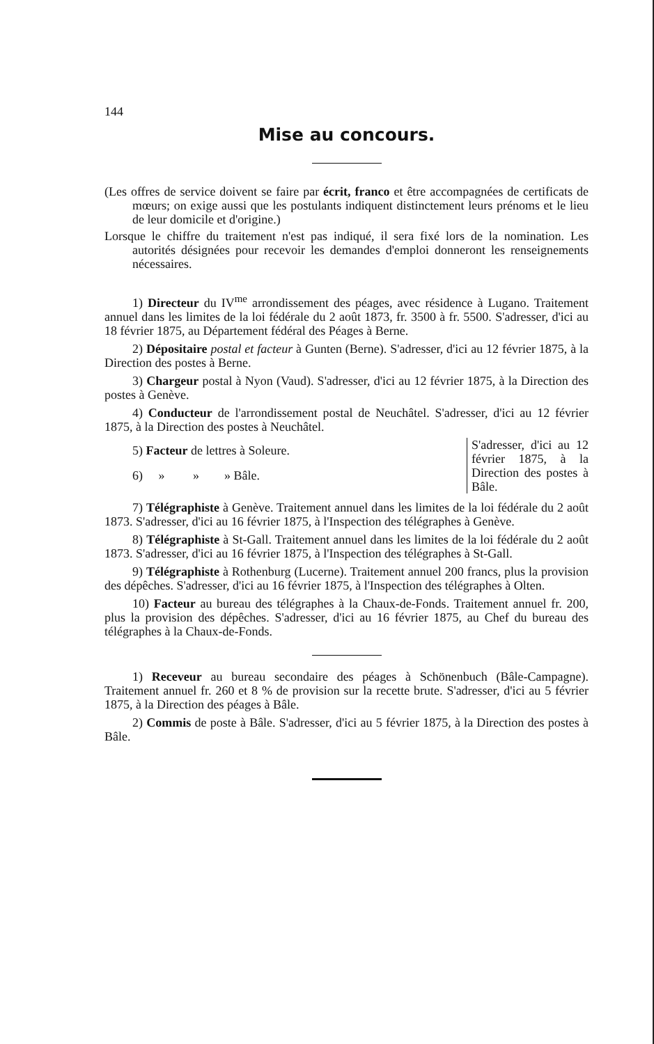144
Mise au concours.
(Les offres de service doivent se faire par écrit, franco et être accompagnées de certificats de mœurs; on exige aussi que les postulants indiquent distinctement leurs prénoms et le lieu de leur domicile et d'origine.)
Lorsque le chiffre du traitement n'est pas indiqué, il sera fixé lors de la nomination. Les autorités désignées pour recevoir les demandes d'emploi donneront les renseignements nécessaires.
1) Directeur du IV<sup>me</sup> arrondissement des péages, avec résidence à Lugano. Traitement annuel dans les limites de la loi fédérale du 2 août 1873, fr. 3500 à fr. 5500. S'adresser, d'ici au 18 février 1875, au Département fédéral des Péages à Berne.
2) Dépositaire postal et facteur à Gunten (Berne). S'adresser, d'ici au 12 février 1875, à la Direction des postes à Berne.
3) Chargeur postal à Nyon (Vaud). S'adresser, d'ici au 12 février 1875, à la Direction des postes à Genève.
4) Conducteur de l'arrondissement postal de Neuchâtel. S'adresser, d'ici au 12 février 1875, à la Direction des postes à Neuchâtel.
5) Facteur de lettres à Soleure.
6) » » » Bâle.
S'adresser, d'ici au 12 février 1875, à la Direction des postes à Bâle.
7) Télégraphiste à Genève. Traitement annuel dans les limites de la loi fédérale du 2 août 1873. S'adresser, d'ici au 16 février 1875, à l'Inspection des télégraphes à Genève.
8) Télégraphiste à St-Gall. Traitement annuel dans les limites de la loi fédérale du 2 août 1873. S'adresser, d'ici au 16 février 1875, à l'Inspection des télégraphes à St-Gall.
9) Télégraphiste à Rothenburg (Lucerne). Traitement annuel 200 francs, plus la provision des dépêches. S'adresser, d'ici au 16 février 1875, à l'Inspection des télégraphes à Olten.
10) Facteur au bureau des télégraphes à la Chaux-de-Fonds. Traitement annuel fr. 200, plus la provision des dépêches. S'adresser, d'ici au 16 février 1875, au Chef du bureau des télégraphes à la Chaux-de-Fonds.
1) Receveur au bureau secondaire des péages à Schönenbuch (Bâle-Campagne). Traitement annuel fr. 260 et 8 % de provision sur la recette brute. S'adresser, d'ici au 5 février 1875, à la Direction des péages à Bâle.
2) Commis de poste à Bâle. S'adresser, d'ici au 5 février 1875, à la Direction des postes à Bâle.